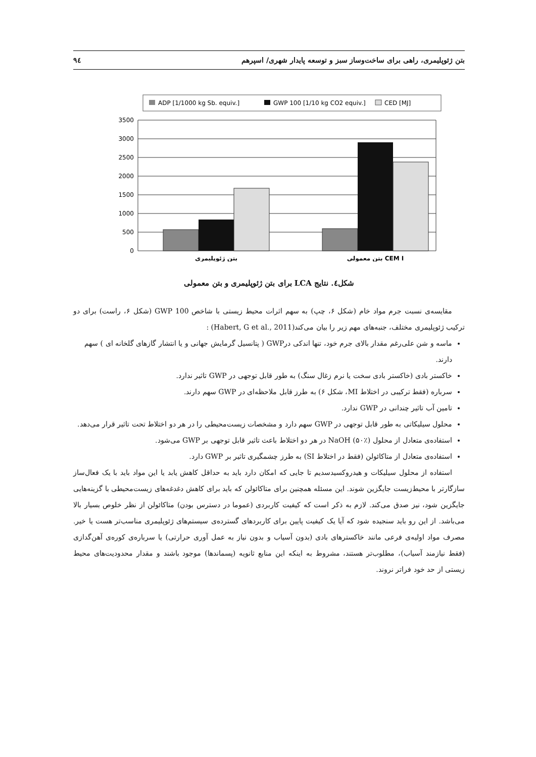بتن ژئوپلیمری، راهی برای ساخت‌وساز سبز و توسعه پایدار شهری/ اسپرهم ۹٤
ADP [1/1000 kg Sb. equiv.]
GWP 100 [1/10 kg CO2 equiv.]
CED [MJ]
3500
3000
2500
2000
1500
1000
500
0
بتن ژئوپلیمری
بتن معمولی CEM I
شکل٤. نتایج LCA برای بتن ژئوپلیمری و بتن معمولی
مقایسه‌ی نسبت جرم مواد خام (شکل ۶، چپ) به سهم اثرات محیط زیستی با شاخص GWP 100 (شکل ۶، راست) برای دو ترکیب ژئوپلیمری مختلف، جنبه‌های مهم زیر را بیان می‌کند(Habert, G et al., 2011) :
ماسه و شن علی‌رغم مقدار بالای جرم خود، تنها اندکی درGWP ( پتانسیل گرمایش جهانی و یا انتشار گازهای گلخانه ای ) سهم دارند.
خاکستر بادی (خاکستر بادی سخت یا نرم زغال سنگ) به طور قابل توجهی در GWP تاثیر ندارد.
سرباره (فقط ترکیبی در اختلاط MI، شکل ۶) به طرز قابل ملاحظه‌ای در GWP سهم دارند.
تامین آب تاثیر چندانی در GWP ندارد.
محلول سیلیکاتی به طور قابل توجهی در GWP سهم دارد و مشخصات زیست‌محیطی را در هر دو اختلاط تحت تاثیر قرار می‌دهد.
استفاده‌ی متعادل از محلول NaOH (۵۰٪) در هر دو اختلاط باعث تاثیر قابل توجهی بر GWP می‌شود.
استفاده‌ی متعادل از متاکائولن (فقط در اختلاط SI) به طرز چشمگیری تاثیر بر GWP دارد.
استفاده از محلول سیلیکات و هیدروکسیدسدیم تا جایی که امکان دارد باید به حداقل کاهش یابد یا این مواد باید با یک فعال‌ساز سازگارتر با محیط‌زیست جایگزین شوند. این مسئله همچنین برای متاکائولن که باید برای کاهش دغدغه‌های زیست‌محیطی با گزینه‌هایی جایگزین شود، نیز صدق می‌کند. لازم به ذکر است که کیفیت کاربردی (عموما در دسترس بودن) متاکائولن از نظر خلوص بسیار بالا می‌باشد. از این رو باید سنجیده شود که آیا یک کیفیت پایین برای کاربردهای گسترده‌ی سیستم‌های ژئوپلیمری مناسب‌تر هست یا خیر. مصرف مواد اولیه‌ی فرعی مانند خاکسترهای بادی (بدون آسیاب و بدون نیاز به عمل آوری حرارتی) یا سرباره‌ی کوره‌ی آهن‌گدازی (فقط نیازمند آسیاب)، مطلوب‌تر هستند، مشروط به اینکه این منابع ثانویه (پسماندها) موجود باشند و مقدار محدودیت‌های محیط زیستی از حد خود فراتر نروند.